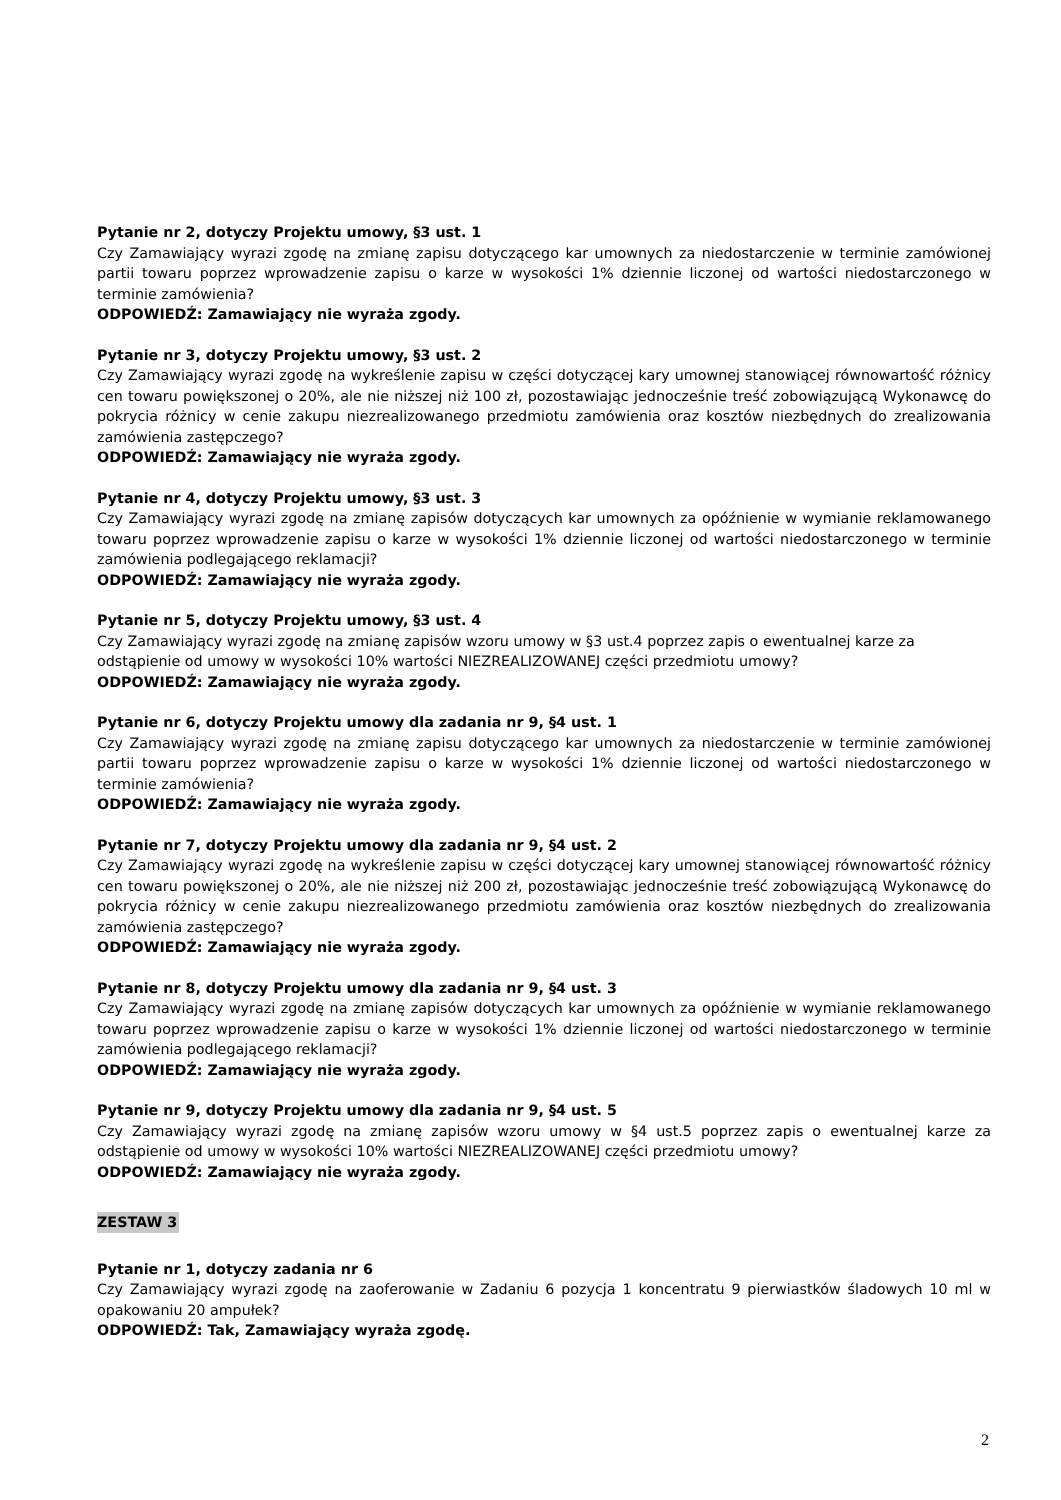Pytanie nr 2, dotyczy Projektu umowy, §3 ust. 1
Czy Zamawiający wyrazi zgodę na zmianę zapisu dotyczącego kar umownych za niedostarczenie w terminie zamówionej partii towaru poprzez wprowadzenie zapisu o karze w wysokości 1% dziennie liczonej od wartości niedostarczonego w terminie zamówienia?
ODPOWIEDŹ: Zamawiający nie wyraża zgody.
Pytanie nr 3, dotyczy Projektu umowy, §3 ust. 2
Czy Zamawiający wyrazi zgodę na wykreślenie zapisu w części dotyczącej kary umownej stanowiącej równowartość różnicy cen towaru powiększonej o 20%, ale nie niższej niż 100 zł, pozostawiając jednocześnie treść zobowiązującą Wykonawcę do pokrycia różnicy w cenie zakupu niezrealizowanego przedmiotu zamówienia oraz kosztów niezbędnych do zrealizowania zamówienia zastępczego?
ODPOWIEDŹ: Zamawiający nie wyraża zgody.
Pytanie nr 4, dotyczy Projektu umowy, §3 ust. 3
Czy Zamawiający wyrazi zgodę na zmianę zapisów dotyczących kar umownych za opóźnienie w wymianie reklamowanego towaru poprzez wprowadzenie zapisu o karze w wysokości 1% dziennie liczonej od wartości niedostarczonego w terminie zamówienia podlegającego reklamacji?
ODPOWIEDŹ: Zamawiający nie wyraża zgody.
Pytanie nr 5, dotyczy Projektu umowy, §3 ust. 4
Czy Zamawiający wyrazi zgodę na zmianę zapisów wzoru umowy w §3 ust.4 poprzez zapis o ewentualnej karze za odstąpienie od umowy w wysokości 10% wartości NIEZREALIZOWANEJ części przedmiotu umowy?
ODPOWIEDŹ: Zamawiający nie wyraża zgody.
Pytanie nr 6, dotyczy Projektu umowy dla zadania nr 9, §4 ust. 1
Czy Zamawiający wyrazi zgodę na zmianę zapisu dotyczącego kar umownych za niedostarczenie w terminie zamówionej partii towaru poprzez wprowadzenie zapisu o karze w wysokości 1% dziennie liczonej od wartości niedostarczonego w terminie zamówienia?
ODPOWIEDŹ: Zamawiający nie wyraża zgody.
Pytanie nr 7, dotyczy Projektu umowy dla zadania nr 9, §4 ust. 2
Czy Zamawiający wyrazi zgodę na wykreślenie zapisu w części dotyczącej kary umownej stanowiącej równowartość różnicy cen towaru powiększonej o 20%, ale nie niższej niż 200 zł, pozostawiając jednocześnie treść zobowiązującą Wykonawcę do pokrycia różnicy w cenie zakupu niezrealizowanego przedmiotu zamówienia oraz kosztów niezbędnych do zrealizowania zamówienia zastępczego?
ODPOWIEDŹ: Zamawiający nie wyraża zgody.
Pytanie nr 8, dotyczy Projektu umowy dla zadania nr 9, §4 ust. 3
Czy Zamawiający wyrazi zgodę na zmianę zapisów dotyczących kar umownych za opóźnienie w wymianie reklamowanego towaru poprzez wprowadzenie zapisu o karze w wysokości 1% dziennie liczonej od wartości niedostarczonego w terminie zamówienia podlegającego reklamacji?
ODPOWIEDŹ: Zamawiający nie wyraża zgody.
Pytanie nr 9, dotyczy Projektu umowy dla zadania nr 9, §4 ust. 5
Czy Zamawiający wyrazi zgodę na zmianę zapisów wzoru umowy w §4 ust.5 poprzez zapis o ewentualnej karze za odstąpienie od umowy w wysokości 10% wartości NIEZREALIZOWANEJ części przedmiotu umowy?
ODPOWIEDŹ: Zamawiający nie wyraża zgody.
ZESTAW 3
Pytanie nr 1, dotyczy zadania nr 6
Czy Zamawiający wyrazi zgodę na zaoferowanie w Zadaniu 6 pozycja 1 koncentratu 9 pierwiastków śladowych 10 ml w opakowaniu 20 ampułek?
ODPOWIEDŹ: Tak, Zamawiający wyraża zgodę.
2